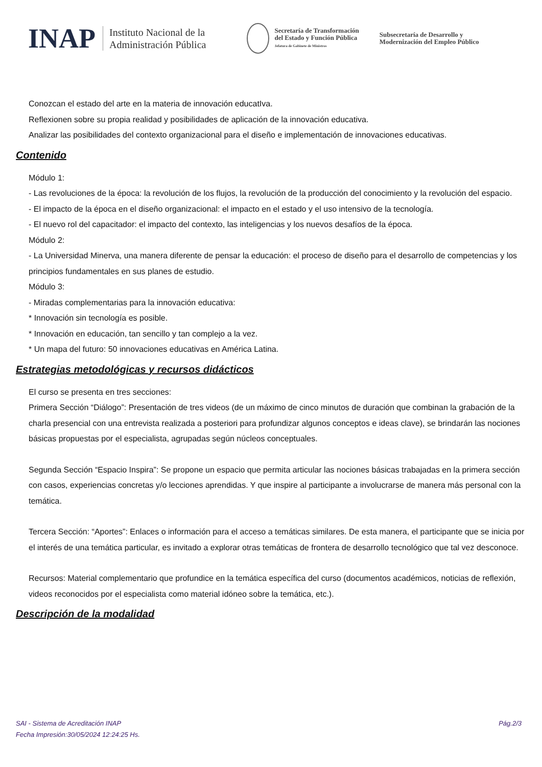INAP
Instituto Nacional de la
Administración Pública
Secretaría de Transformación
del Estado y Función Pública
Jefatura de Gabinete de Ministros
Subsecretaría de Desarrollo y
Modernización del Empleo Público
Conozcan el estado del arte en la materia de innovación educatIva.
Reflexionen sobre su propia realidad y posibilidades de aplicación de la innovación educativa.
Analizar las posibilidades del contexto organizacional para el diseño e implementación de innovaciones educativas.
Contenido
Módulo 1:
- Las revoluciones de la época: la revolución de los flujos, la revolución de la producción del conocimiento y la revolución del espacio.
- El impacto de la época en el diseño organizacional: el impacto en el estado y el uso intensivo de la tecnología.
- El nuevo rol del capacitador: el impacto del contexto, las inteligencias y los nuevos desafíos de la época.
Módulo 2:
- La Universidad Minerva, una manera diferente de pensar la educación: el proceso de diseño para el desarrollo de competencias y los principios fundamentales en sus planes de estudio.
Módulo 3:
- Miradas complementarias para la innovación educativa:
* Innovación sin tecnología es posible.
* Innovación en educación, tan sencillo y tan complejo a la vez.
* Un mapa del futuro: 50 innovaciones educativas en América Latina.
Estrategias metodológicas y recursos didácticos
El curso se presenta en tres secciones:
Primera Sección “Diálogo”: Presentación de tres videos (de un máximo de cinco minutos de duración que combinan la grabación de la charla presencial con una entrevista realizada a posteriori para profundizar algunos conceptos e ideas clave), se brindarán las nociones
básicas propuestas por el especialista, agrupadas según núcleos conceptuales.
Segunda Sección “Espacio Inspira”: Se propone un espacio que permita articular las nociones básicas trabajadas en la primera sección con casos, experiencias concretas y/o lecciones aprendidas. Y que inspire al participante a involucrarse de manera más personal con la temática.
Tercera Sección: “Aportes”: Enlaces o información para el acceso a temáticas similares. De esta manera, el participante que se inicia por el interés de una temática particular, es invitado a explorar otras temáticas de frontera de desarrollo tecnológico que tal vez desconoce.
Recursos: Material complementario que profundice en la temática específica del curso (documentos académicos, noticias de reflexión, videos reconocidos por el especialista como material idóneo sobre la temática, etc.).
Descripción de la modalidad
Pág.2/3 SAI - Sistema de Acreditación INAP
Fecha Impresión:30/05/2024 12:24:25 Hs.